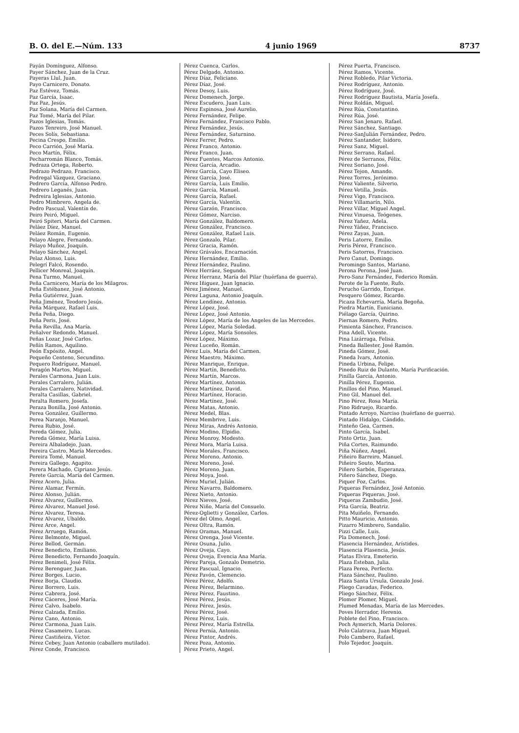B. O. del E.—Núm. 133 4 junio 1969 8737
Payán Domínguez, Alfonso.
Payer Sánchez, Juan de la Cruz.
Payeras Llul, Juan.
Payo Carnicero, Donato.
Paz Estévez, Tomás.
Paz García, Isaac.
Paz Paz, Jesús.
Paz Solana, María del Carmen.
Paz Tomé, María del Pilar.
Pazos Iglesias, Tomás.
Pazos Tenreiro, José Manuel.
Peces Solís, Sebastiana.
Pecina Crespo, Emilio.
Peco Carrión, José María.
Peco Martín, Félix.
Pecharromán Blanco, Tomás.
Pedraza Ortega, Roberto.
Pedrazo Pedrazo, Francisco.
Pedregal Vázquez, Graciano.
Pedrero García, Alfonso Pedro.
Pedrero Leganés, Juan.
Pedreira Iglesias, Antonio.
Pedro Mimbrero, Angela de.
Pedro Pascual, Valentín de.
Peiro Peiró, Miguel.
Peiró Spiteri, María del Carmen.
Peláez Díez, Manuel.
Peláez Román, Eugenio.
Pelayo Alegre, Fernando.
Pelayo Muñoz, Joaquín.
Pelayo Sánchez, Angel.
Pelaz Alonso, Luis.
Pelegrí Falcó, Rosendo.
Pellicer Monreal, Joaquín.
Pena Turmo, Manuel.
Peña Carnicero, María de los Milagros.
Peña Estébanez, José Antonio.
Peña Gutiérrez, Juan.
Peña Jiménez, Teodoro Jesús.
Peña Márquez, Rafael Luis.
Peña Peña, Diego.
Peña Peris, José.
Peña Revilla, Ana María.
Peñalver Redondo, Manuel.
Peñas Lozar, José Carlos.
Peñín Ramos, Aquilino.
Peón Expósito, Angel.
Pequeño Centeno, Secundino.
Pequero Rodríguez, Manuel.
Peragón Martos, Miguel.
Perales Carmona, Juan Luis.
Perales Carralero, Julián.
Perales Carralero, Natividad.
Peralta Casillas, Gabriel.
Peralta Romero, Josefa.
Peraza Bonilla, José Antonio.
Perea González, Guillermo.
Perea Naranjo, Manuel.
Perea Rubio, José.
Pereda Gómez, Julia.
Pereda Gómez, María Luisa.
Pereira Albaladejo, Juan.
Pereira Castro, María Mercedes.
Pereira Tomé, Manuel.
Pereira Gallego, Agapito.
Perera Machado, Cipriano Jesús.
Perete García, María del Carmen.
Pérez Acero, Julia.
Pérez Alamar, Fermín.
Pérez Alonso, Julián.
Pérez Alvarez, Guillermo.
Pérez Alvarez, Manuel José.
Pérez Alvarez, Teresa.
Pérez Alvarez, Ubaldo.
Pérez Arce, Angel.
Pérez Arruego, Ramón.
Pérez Belmonte, Miguel.
Pérez Bellod, Germán.
Pérez Benedicto, Emiliano.
Pérez Benedicto, Fernando Joaquín.
Pérez Benimeli, José Félix.
Pérez Berenguer, Juan.
Pérez Borges, Lucio.
Pérez Borja, Claudio.
Pérez Borrero, Luis.
Pérez Cabrera, José.
Pérez Cáceres, José María.
Pérez Calvo, Isabelo.
Pérez Calzada, Emilio.
Pérez Cano, Antonio.
Pérez Carmona, Juan Luis.
Pérez Casameiro, Lucas.
Pérez Castiñeira, Víctor.
Pérez Cebey, Juan Antonio (caballero mutilado).
Pérez Conde, Francisco.
Pérez Cuenca, Carlos.
Pérez Delgado, Antonio.
Pérez Díaz, Feliciano.
Pérez Díaz, José.
Pérez Desoy, Luis.
Pérez Domenech, Jorge.
Pérez Escudero, Juan Luis.
Pérez Espinosa, José Aurelio.
Pérez Fernández, Felipe.
Pérez Fernández, Francisco Pablo.
Pérez Fernández, Jesús.
Pérez Fernández, Saturnino.
Pérez Ferrer, Pedro.
Pérez Franco, Antonio.
Pérez Franco, Juan.
Pérez Fuentes, Marcos Antonio.
Pérez García, Arcadio.
Pérez García, Cayo Eliseo.
Pérez García, José.
Pérez García, Luis Emilio.
Pérez García, Manuel.
Pérez García, Rafael.
Pérez García, Valentín.
Pérez Garzón, Francisco.
Pérez Gómez, Narciso.
Pérez González, Baldomero.
Pérez González, Francisco.
Pérez González, Rafael Luis.
Pérez Gonzalo, Pilar.
Pérez Gracia, Ramón.
Pérez Grávalos, Encarnación.
Pérez Hernández, Emilio.
Pérez Hernández, Paulino.
Pérez Herráez, Segundo.
Pérez Herranz, María del Pilar (huérfana de guerra).
Pérez Iñiguez, Juan Ignacio.
Pérez Jiménez, Manuel.
Pérez Laguna, Antonio Joaquín.
Pérez Lendínez, Antonio.
Pérez López, José.
Pérez López, José Antonio.
Pérez López, María de los Angeles de las Mercedes.
Pérez López, María Soledad.
Pérez López, María Sonsoles.
Pérez López, Máximo.
Pérez Luceño, Román.
Pérez Luis, María del Carmen.
Pérez Maestro, Máximo.
Pérez Manrique, Enrique.
Pérez Martín, Benedicto.
Pérez Martín, Marcos.
Pérez Martínez, Antonio.
Pérez Martínez, David.
Pérez Martínez, Horacio.
Pérez Martínez, José.
Pérez Matas, Antonio.
Pérez Medel, Blas.
Pérez Membrive, Luis.
Pérez Miras, Andrés Antonio.
Pérez Modino, Elpidio.
Pérez Monroy, Modesto.
Pérez Mora, María Luisa.
Pérez Morales, Francisco.
Pérez Moreno, Antonio.
Pérez Moreno, José.
Pérez Moreno, Juan.
Pérez Moya, José.
Pérez Muriel, Julián.
Pérez Navarro, Baldomero.
Pérez Nieto, Antonio.
Pérez Nieves, José.
Pérez Niño, María del Consuelo.
Pérez-Oglietti y González, Carlos.
Pérez del Olmo, Angel.
Pérez Oltra, Ramón.
Pérez Oramas, Manuel.
Pérez Orenga, José Vicente.
Pérez Osuna, Julio.
Pérez Oveja, Cayo.
Pérez Oveja, Evencia Ana María.
Pérez Pareja, Gonzalo Demetrio.
Pérez Pascual, Ignacio.
Pérez Pavón, Clemencio.
Pérez Pérez, Adolfo.
Pérez Pérez, Belarmino.
Pérez Pérez, Faustino.
Pérez Pérez, Jesús.
Pérez Pérez, Jesús.
Pérez Pérez, José.
Pérez Pérez, Luis.
Pérez Pérez, María Estrella.
Pérez Pernía, Antonio.
Pérez Pintor, Andrés.
Pérez Poza, Antonio.
Pérez Prieto, Angel.
Pérez Puerta, Francisco.
Pérez Ramos, Vicente.
Pérez Robledo, Pilar Victoria.
Pérez Rodríguez, Antonio.
Pérez Rodríguez, José.
Pérez Rodríguez Bautista, María Josefa.
Pérez Roldán, Miguel.
Pérez Rúa, Constantino.
Pérez Rúa, José.
Pérez San Jenaro, Rafael.
Pérez Sánchez, Santiago.
Pérez-SanJulián Fernández, Pedro.
Pérez Santander, Isidoro.
Pérez Sanz, Miguel.
Pérez Serrano, Rafael.
Pérez de Serranos, Félix.
Pérez Soriano, José.
Pérez Tejon, Amando.
Pérez Torres, Jerónimo.
Pérez Valiente, Silverio.
Pérez Vetilla, Jesús.
Pérez Vigo, Francisco.
Pérez Villamarín, Nilo.
Pérez Villar, Miguel Angel.
Pérez Vinuesa, Teógenes.
Pérez Yañez, Adela.
Pérez Yáñez, Francisco.
Pérez Zayas, Juan.
Peris Latorre, Emilio.
Peris Pérez, Francisco.
Peris Satorres, Francisco.
Pero Canut, Domingo.
Peromingo Santos, Mariano.
Perona Perona, José Juan.
Pero-Sanz Fernández, Federico Román.
Perote de la Fuente, Rufo.
Perucho Garrido, Enrique.
Pesquero Gómez, Ricardo.
Picaza Echevarría, María Begoña.
Piedra Martín, Euniciano.
Piélago García, Quirino.
Piernas Romero, Pedro.
Pimienta Sánchez, Francisco.
Pina Adell, Vicente.
Pina Lizárraga, Felisa.
Pineda Ballester, José Ramón.
Pineda Gómez, José.
Pineda Ivars, Antonio.
Pineda Urbina, Felipe.
Pinedo Ruiz de Dulanto, María Purificación.
Pinilla García, Antonio.
Pinilla Pérez, Eugenio.
Pinillos del Pino, Manuel.
Pino Gil, Manuel del.
Pino Pérez, Rosa María.
Pino Ridruejo, Ricardo.
Pintado Arroyo, Narciso (huérfano de guerra).
Pintado Hidalgo, Cándido.
Pinteño Gea, Carmen.
Pinto García, Isabel.
Pinto Ortiz, Juan.
Piña Cortes, Raimundo.
Piña Núñez, Angel.
Piñeiro Barreiro, Manuel.
Piñeiro Souto, Marina.
Piñero Sarbón, Esperanza.
Piñero Sánchez, Diego.
Piquer Foz, Carlos.
Piqueras Fernández, José Antonio.
Piqueras Piqueras, José.
Piqueras Zambudio, José.
Pita García, Beatriz.
Pita Muiñelo, Fernando.
Pitto Mauricio, Antonio.
Pizarro Mimbrero, Sandalio.
Pizzi Calle, Luis.
Pla Domenech, José.
Plasencia Hernández, Arístides.
Plasencia Plasencia, Jesús.
Platas Elvira, Emeterio.
Plaza Esteban, Julia.
Plaza Perea, Perfecto.
Plaza Sánchez, Paulino.
Plaza Santa Ursula, Gonzalo José.
Pliego Cavadas, Federico.
Pliego Sánchez, Félix.
Plomer Plomer, Miguel.
Plumed Menadas, María de las Mercedes.
Poves Herrador, Herenio.
Poblete del Pino, Francisco.
Poch Aymerich, María Dolores.
Polo Calatrava, Juan Miguel.
Polo Cambero, Rafael.
Polo Tejedor, Joaquín.